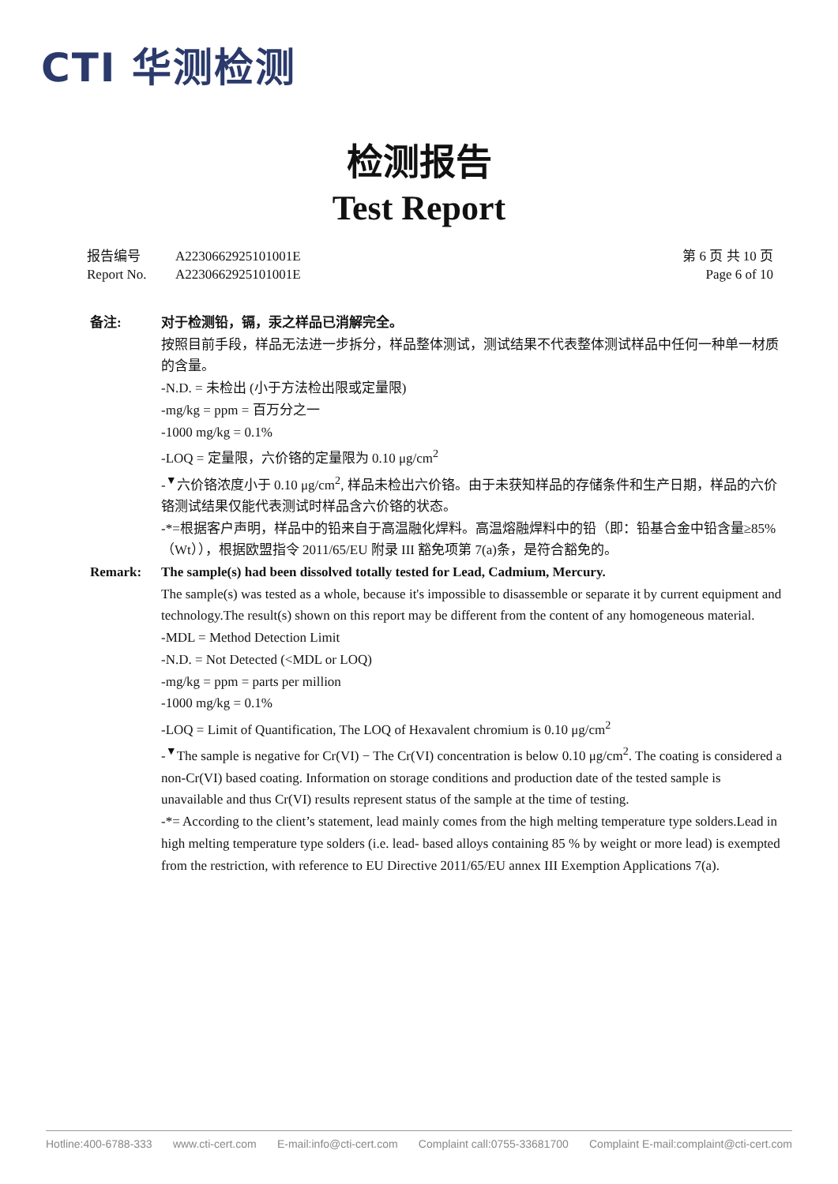CTI 华测检测
检测报告
Test Report
报告编号 A2230662925101001E
Report No. A2230662925101001E
第 6 页 共 10 页
Page 6 of 10
备注: 对于检测铅，镉，汞之样品已消解完全。
按照目前手段，样品无法进一步拆分，样品整体测试，测试结果不代表整体测试样品中任何一种单一材质的含量。
-N.D. = 未检出 (小于方法检出限或定量限)
-mg/kg = ppm = 百万分之一
-1000 mg/kg = 0.1%
-LOQ = 定量限，六价铬的定量限为 0.10 μg/cm<sup>2</sup>
-<sup>▼</sup>六价铬浓度小于 0.10 μg/cm<sup>2</sup>, 样品未检出六价铬。由于未获知样品的存储条件和生产日期，样品的六价铬测试结果仅能代表测试时样品含六价铬的状态。
-*=根据客户声明，样品中的铅来自于高温融化焊料。高温熔融焊料中的铅（即：铅基合金中铅含量≥85%（Wt）），根据欧盟指令 2011/65/EU 附录 III 豁免项第 7(a)条，是符合豁免的。
Remark: The sample(s) had been dissolved totally tested for Lead, Cadmium, Mercury.
The sample(s) was tested as a whole, because it's impossible to disassemble or separate it by current equipment and technology.The result(s) shown on this report may be different from the content of any homogeneous material.
-MDL = Method Detection Limit
-N.D. = Not Detected (<MDL or LOQ)
-mg/kg = ppm = parts per million
-1000 mg/kg = 0.1%
-LOQ = Limit of Quantification, The LOQ of Hexavalent chromium is 0.10 μg/cm<sup>2</sup>
-<sup>▼</sup>The sample is negative for Cr(VI) − The Cr(VI) concentration is below 0.10 μg/cm<sup>2</sup>. The coating is considered a non-Cr(VI) based coating. Information on storage conditions and production date of the tested sample is unavailable and thus Cr(VI) results represent status of the sample at the time of testing.
-*= According to the client’s statement, lead mainly comes from the high melting temperature type solders.Lead in high melting temperature type solders (i.e. lead- based alloys containing 85 % by weight or more lead) is exempted from the restriction, with reference to EU Directive 2011/65/EU annex III Exemption Applications 7(a).
Hotline:400-6788-333 www.cti-cert.com E-mail:info@cti-cert.com Complaint call:0755-33681700 Complaint E-mail:complaint@cti-cert.com